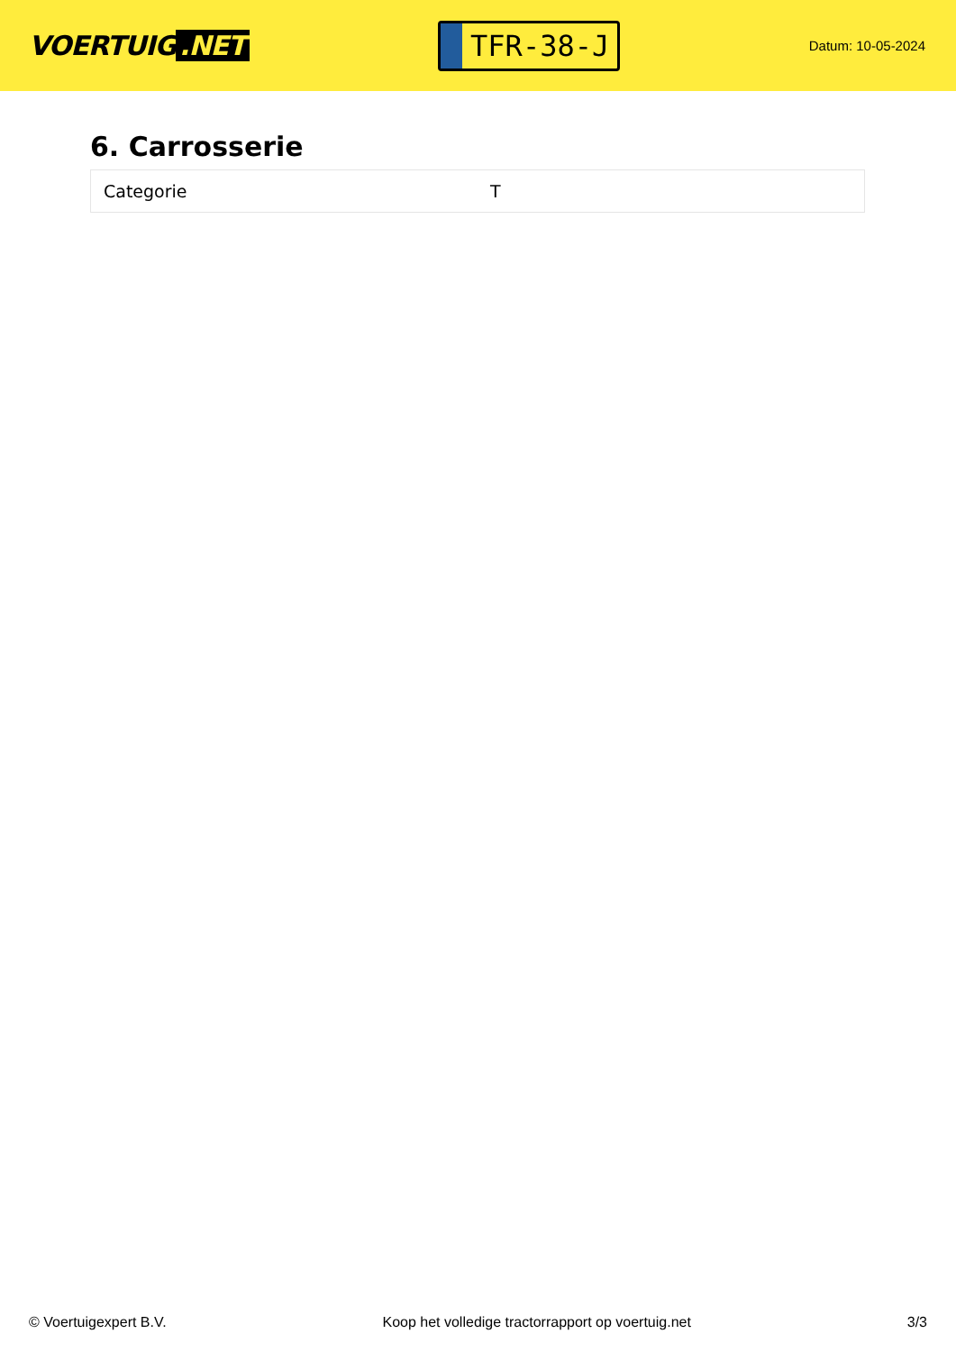VOERTUIG.NET
TFR-38-J
Datum: 10-05-2024
6. Carrosserie
| Categorie | T |
© Voertuigexpert B.V. Koop het volledige tractorrapport op voertuig.net 3/3